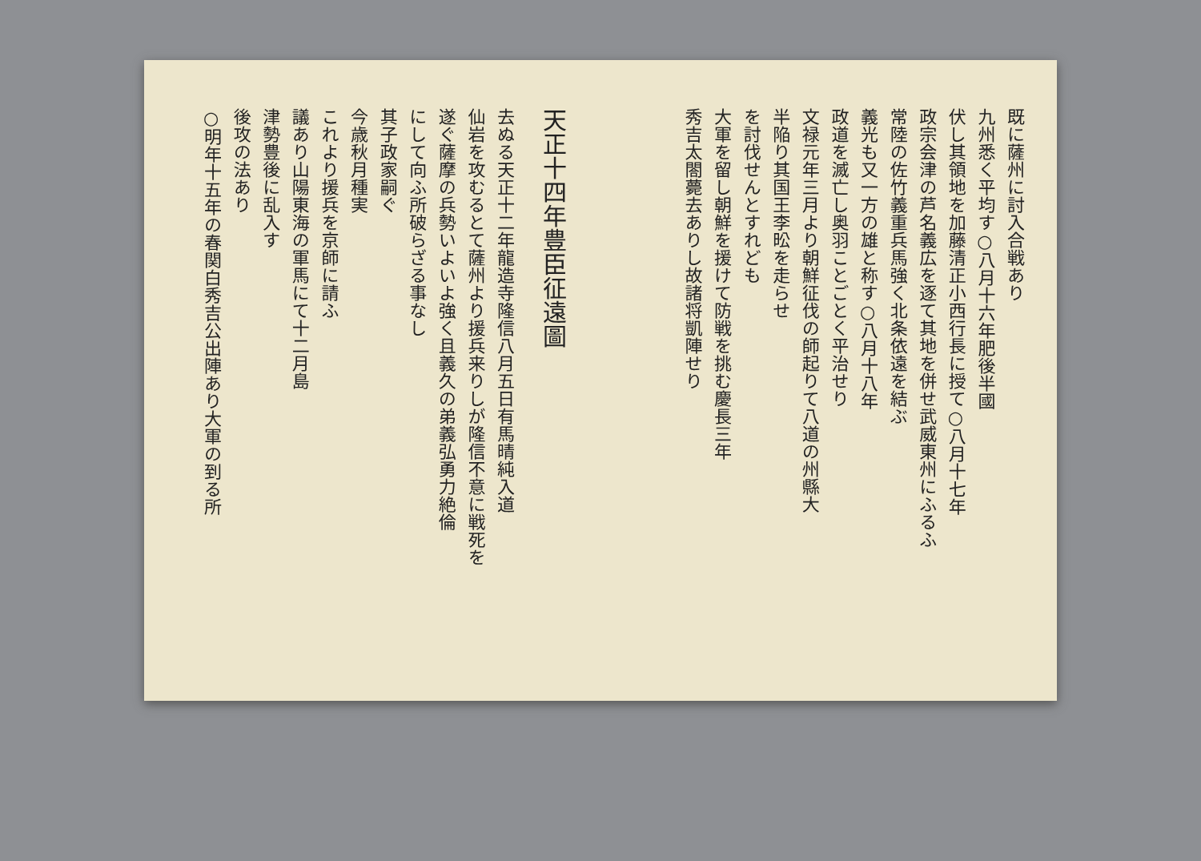天正十四年豊臣征遠圖
去ぬる天正十二年龍造寺隆信八月五日有馬晴純入道
仙岩を攻むるとて薩州より援兵来りしが隆信不意に戦死を
遂ぐ薩摩の兵勢いよいよ強く且義久の弟義弘勇力絶倫
にして向ふ所破らざる事なし
其子政家嗣ぐ
今歳秋月種実
これより援兵を京師に請ふ
議あり山陽東海の軍馬にて十二月島
津勢豊後に乱入す
後攻の法あり
○明年十五年の春関白秀吉公出陣あり大軍の到る所
既に薩州に討入合戦あり
九州悉く平均す○八月十六年肥後半國
伏し其領地を加藤清正小西行長に授て○八月十七年
政宗会津の芦名義広を逐て其地を併せ武威東州にふるふ
常陸の佐竹義重兵馬強く北条依遠を結ぶ
義光も又一方の雄と称す○八月十八年
政道を滅亡し奥羽ことごとく平治せり
文禄元年三月より朝鮮征伐の師起りて八道の州縣大
半陥り其国王李昖を走らせ
を討伐せんとすれども
大軍を留し朝鮮を援けて防戦を挑む慶長三年
秀吉太閤薨去ありし故諸将凱陣せり